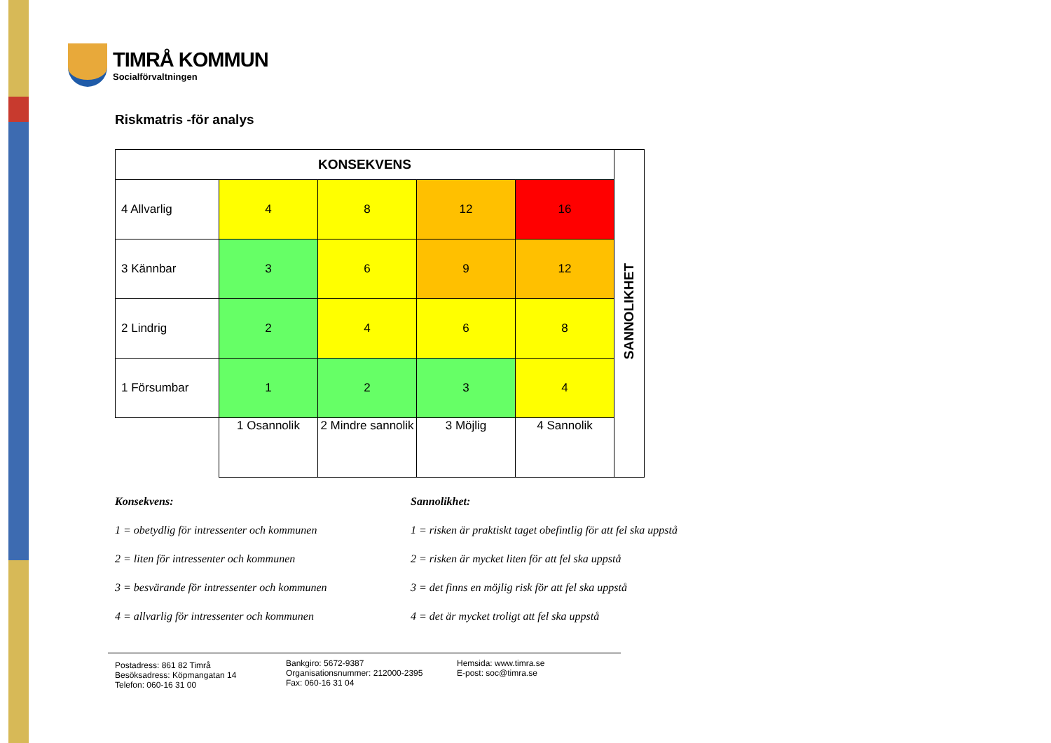TIMRÅ KOMMUN
Socialförvaltningen
Riskmatris -för analys
| KONSEKVENS | | | | | SANNOLIKHET |
| 4 Allvarlig | 4 | 8 | 12 | 16 | |
| 3 Kännbar | 3 | 6 | 9 | 12 | |
| 2 Lindrig | 2 | 4 | 6 | 8 | |
| 1 Försumbar | 1 | 2 | 3 | 4 | |
| | 1 Osannolik | 2 Mindre sannolik | 3 Möjlig | 4 Sannolik | |
Konsekvens:
1 = obetydlig för intressenter och kommunen
2 = liten för intressenter och kommunen
3 = besvärande för intressenter och kommunen
4 = allvarlig för intressenter och kommunen
Sannolikhet:
1 = risken är praktiskt taget obefintlig för att fel ska uppstå
2 = risken är mycket liten för att fel ska uppstå
3 = det finns en möjlig risk för att fel ska uppstå
4 = det är mycket troligt att fel ska uppstå
Postadress: 861 82 Timrå
Besöksadress: Köpmangatan 14
Telefon: 060-16 31 00
Bankgiro: 5672-9387
Organisationsnummer: 212000-2395
Fax: 060-16 31 04
Hemsida: www.timra.se
E-post: soc@timra.se